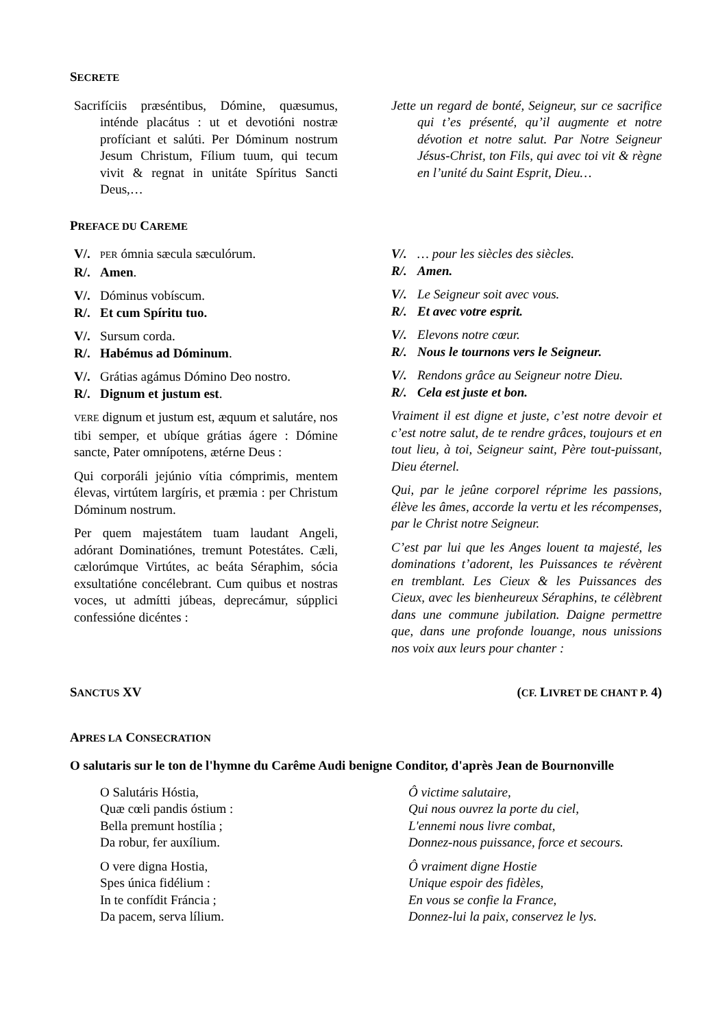SECRETE
Sacrifíciis præséntibus, Dómine, quæsumus, inténde placátus : ut et devotióni nostræ profíciant et salúti. Per Dóminum nostrum Jesum Christum, Fílium tuum, qui tecum vivit & regnat in unitáte Spíritus Sancti Deus,…
Jette un regard de bonté, Seigneur, sur ce sacrifice qui t’es présenté, qu’il augmente et notre dévotion et notre salut. Par Notre Seigneur Jésus-Christ, ton Fils, qui avec toi vit & règne en l’unité du Saint Esprit, Dieu…
PREFACE DU CAREME
V/. PER ómnia sæcula sæculórum.
R/. Amen.
V/. Dóminus vobíscum.
R/. Et cum Spíritu tuo.
V/. Sursum corda.
R/. Habémus ad Dóminum.
V/. Grátias agámus Dómino Deo nostro.
R/. Dignum et justum est.
VERE dignum et justum est, æquum et salutáre, nos tibi semper, et ubíque grátias ágere : Dómine sancte, Pater omnípotens, ætérne Deus :
Qui corporáli jejúnio vítia cómprimis, mentem élevas, virtútem largíris, et præmia : per Christum Dóminum nostrum.
Per quem majestátem tuam laudant Angeli, adórant Dominatiónes, tremunt Potestátes. Cæli, cælorúmque Virtútes, ac beáta Séraphim, sócia exsultatióne concélebrant. Cum quibus et nostras voces, ut admítti júbeas, deprecámur, súpplici confessióne dicéntes :
V/. … pour les siècles des siècles.
R/. Amen.
V/. Le Seigneur soit avec vous.
R/. Et avec votre esprit.
V/. Elevons notre cœur.
R/. Nous le tournons vers le Seigneur.
V/. Rendons grâce au Seigneur notre Dieu.
R/. Cela est juste et bon.
Vraiment il est digne et juste, c’est notre devoir et c’est notre salut, de te rendre grâces, toujours et en tout lieu, à toi, Seigneur saint, Père tout-puissant, Dieu éternel.
Qui, par le jeûne corporel réprime les passions, élève les âmes, accorde la vertu et les récompenses, par le Christ notre Seigneur.
C’est par lui que les Anges louent ta majesté, les dominations t’adorent, les Puissances te révèrent en tremblant. Les Cieux & les Puissances des Cieux, avec les bienheureux Séraphins, te célèbrent dans une commune jubilation. Daigne permettre que, dans une profonde louange, nous unissions nos voix aux leurs pour chanter :
SANCTUS XV (CF. LIVRET DE CHANT P. 4)
APRES LA CONSECRATION
O salutaris sur le ton de l'hymne du Carême Audi benigne Conditor, d'après Jean de Bournonville
O Salutáris Hóstia,
Quæ cœli pandis óstium :
Bella premunt hostília ;
Da robur, fer auxílium.
O vere digna Hostia,
Spes única fidélium :
In te confídit Fráncia ;
Da pacem, serva lílium.
Ô victime salutaire,
Qui nous ouvrez la porte du ciel,
L'ennemi nous livre combat,
Donnez-nous puissance, force et secours.
Ô vraiment digne Hostie
Unique espoir des fidèles,
En vous se confie la France,
Donnez-lui la paix, conservez le lys.